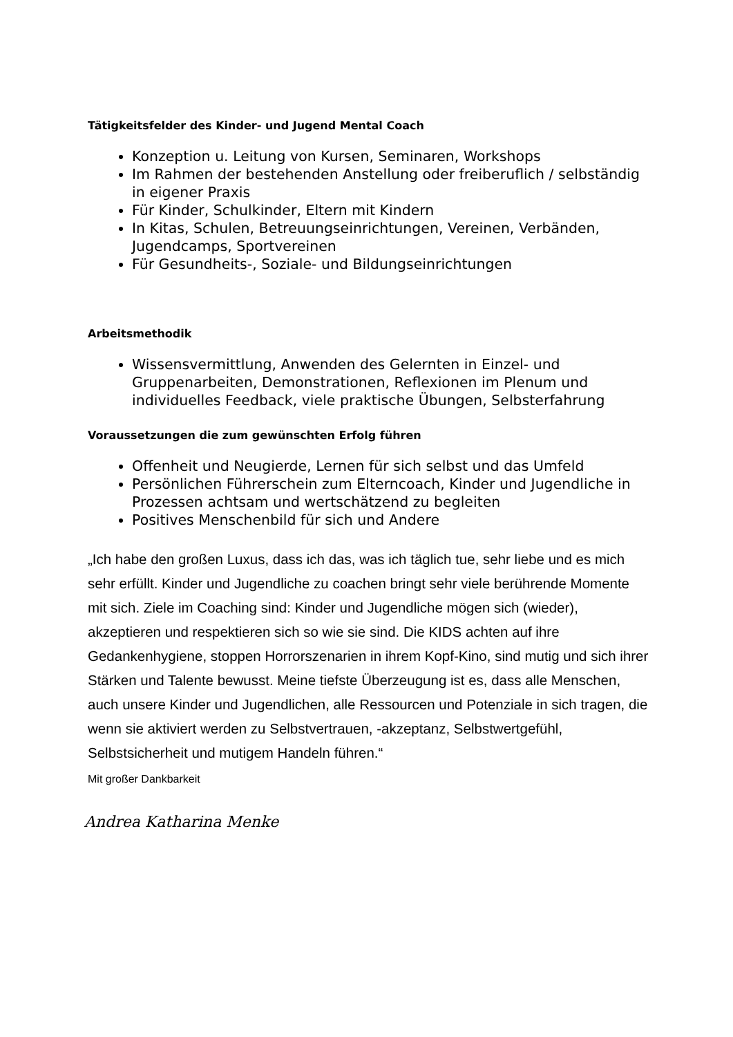Tätigkeitsfelder des Kinder- und Jugend Mental Coach
Konzeption u. Leitung von Kursen, Seminaren, Workshops
Im Rahmen der bestehenden Anstellung oder freiberuflich / selbständig in eigener Praxis
Für Kinder, Schulkinder, Eltern mit Kindern
In Kitas, Schulen, Betreuungseinrichtungen, Vereinen, Verbänden, Jugendcamps, Sportvereinen
Für Gesundheits-, Soziale- und Bildungseinrichtungen
Arbeitsmethodik
Wissensvermittlung, Anwenden des Gelernten in Einzel- und Gruppenarbeiten, Demonstrationen, Reflexionen im Plenum und individuelles Feedback, viele praktische Übungen, Selbsterfahrung
Voraussetzungen die zum gewünschten Erfolg führen
Offenheit und Neugierde, Lernen für sich selbst und das Umfeld
Persönlichen Führerschein zum Elterncoach, Kinder und Jugendliche in Prozessen achtsam und wertschätzend zu begleiten
Positives Menschenbild für sich und Andere
„Ich habe den großen Luxus, dass ich das, was ich täglich tue, sehr liebe und es mich sehr erfüllt. Kinder und Jugendliche zu coachen bringt sehr viele berührende Momente mit sich. Ziele im Coaching sind: Kinder und Jugendliche mögen sich (wieder), akzeptieren und respektieren sich so wie sie sind. Die KIDS achten auf ihre Gedankenhygiene, stoppen Horrorszenarien in ihrem Kopf-Kino, sind mutig und sich ihrer Stärken und Talente bewusst. Meine tiefste Überzeugung ist es, dass alle Menschen, auch unsere Kinder und Jugendlichen, alle Ressourcen und Potenziale in sich tragen, die wenn sie aktiviert werden zu Selbstvertrauen, -akzeptanz, Selbstwertgefühl, Selbstsicherheit und mutigem Handeln führen.“
Mit großer Dankbarkeit
Andrea Katharina Menke